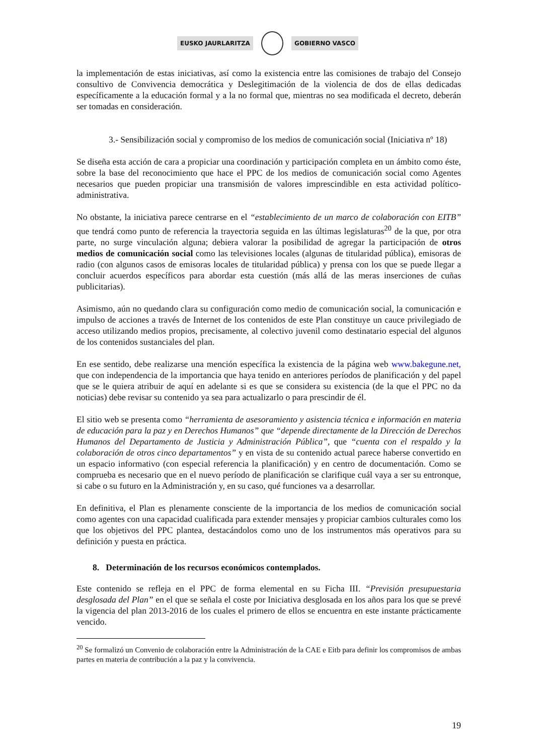EUSKO JAURLARITZA GOBIERNO VASCO
la implementación de estas iniciativas, así como la existencia entre las comisiones de trabajo del Consejo consultivo de Convivencia democrática y Deslegitimación de la violencia de dos de ellas dedicadas específicamente a la educación formal y a la no formal que, mientras no sea modificada el decreto, deberán ser tomadas en consideración.
3.- Sensibilización social y compromiso de los medios de comunicación social (Iniciativa nº 18)
Se diseña esta acción de cara a propiciar una coordinación y participación completa en un ámbito como éste, sobre la base del reconocimiento que hace el PPC de los medios de comunicación social como Agentes necesarios que pueden propiciar una transmisión de valores imprescindible en esta actividad político-administrativa.
No obstante, la iniciativa parece centrarse en el “establecimiento de un marco de colaboración con EITB” que tendrá como punto de referencia la trayectoria seguida en las últimas legislaturas<sup>20</sup> de la que, por otra parte, no surge vinculación alguna; debiera valorar la posibilidad de agregar la participación de otros medios de comunicación social como las televisiones locales (algunas de titularidad pública), emisoras de radio (con algunos casos de emisoras locales de titularidad pública) y prensa con los que se puede llegar a concluir acuerdos específicos para abordar esta cuestión (más allá de las meras inserciones de cuñas publicitarias).
Asimismo, aún no quedando clara su configuración como medio de comunicación social, la comunicación e impulso de acciones a través de Internet de los contenidos de este Plan constituye un cauce privilegiado de acceso utilizando medios propios, precisamente, al colectivo juvenil como destinatario especial del algunos de los contenidos sustanciales del plan.
En ese sentido, debe realizarse una mención específica la existencia de la página web www.bakegune.net, que con independencia de la importancia que haya tenido en anteriores períodos de planificación y del papel que se le quiera atribuir de aquí en adelante si es que se considera su existencia (de la que el PPC no da noticias) debe revisar su contenido ya sea para actualizarlo o para prescindir de él.
El sitio web se presenta como “herramienta de asesoramiento y asistencia técnica e información en materia de educación para la paz y en Derechos Humanos” que “depende directamente de la Dirección de Derechos Humanos del Departamento de Justicia y Administración Pública”, que “cuenta con el respaldo y la colaboración de otros cinco departamentos” y en vista de su contenido actual parece haberse convertido en un espacio informativo (con especial referencia la planificación) y en centro de documentación. Como se comprueba es necesario que en el nuevo período de planificación se clarifique cuál vaya a ser su entronque, si cabe o su futuro en la Administración y, en su caso, qué funciones va a desarrollar.
En definitiva, el Plan es plenamente consciente de la importancia de los medios de comunicación social como agentes con una capacidad cualificada para extender mensajes y propiciar cambios culturales como los que los objetivos del PPC plantea, destacándolos como uno de los instrumentos más operativos para su definición y puesta en práctica.
8. Determinación de los recursos económicos contemplados.
Este contenido se refleja en el PPC de forma elemental en su Ficha III. “Previsión presupuestaria desglosada del Plan” en el que se señala el coste por Iniciativa desglosada en los años para los que se prevé la vigencia del plan 2013-2016 de los cuales el primero de ellos se encuentra en este instante prácticamente vencido.
<sup>20</sup> Se formalizó un Convenio de colaboración entre la Administración de la CAE e Eitb para definir los compromisos de ambas partes en materia de contribución a la paz y la convivencia.
19